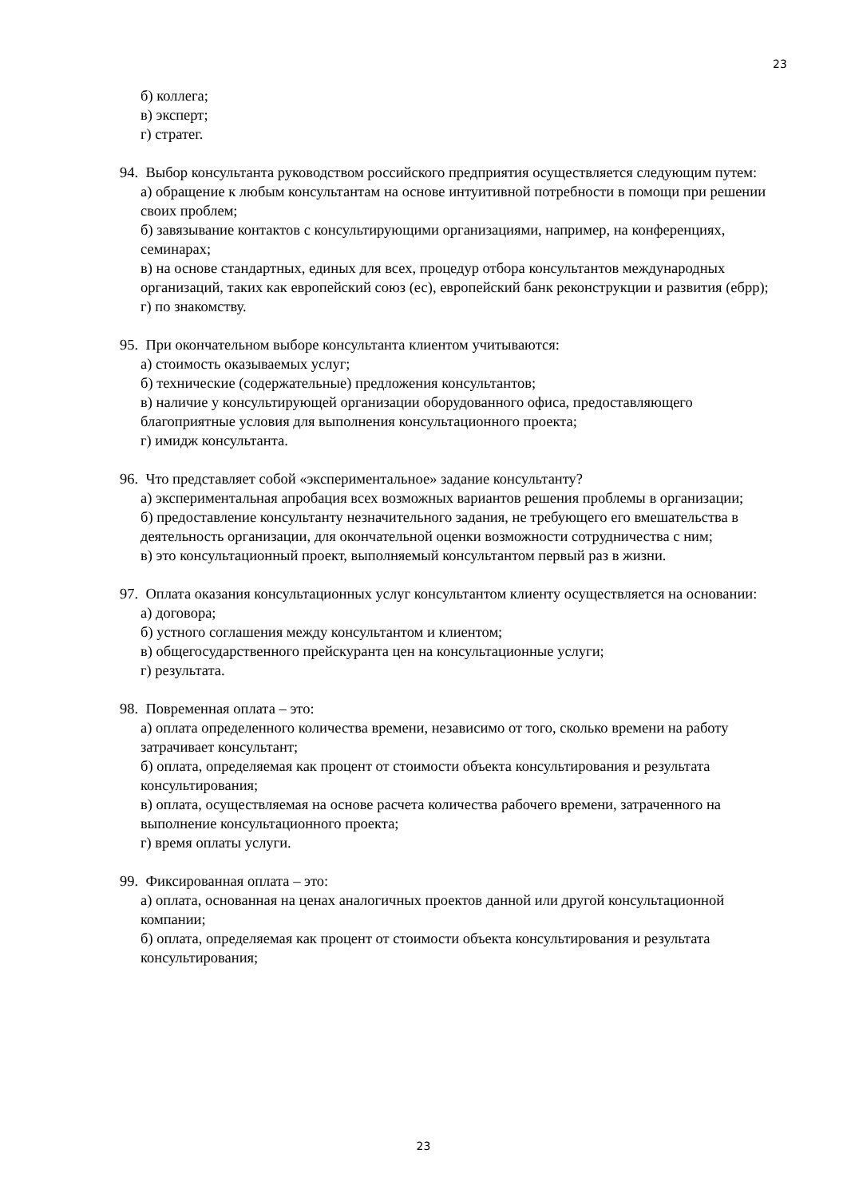23
б) коллега;
в) эксперт;
г) стратег.
94. Выбор консультанта руководством российского предприятия осуществляется следующим путем:
а) обращение к любым консультантам на основе интуитивной потребности в помощи при решении своих проблем;
б) завязывание контактов с консультирующими организациями, например, на конференциях, семинарах;
в) на основе стандартных, единых для всех, процедур отбора консультантов международных организаций, таких как европейский союз (ес), европейский банк реконструкции и развития (ебрр);
г) по знакомству.
95. При окончательном выборе консультанта клиентом учитываются:
а) стоимость оказываемых услуг;
б) технические (содержательные) предложения консультантов;
в) наличие у консультирующей организации оборудованного офиса, предоставляющего благоприятные условия для выполнения консультационного проекта;
г) имидж консультанта.
96. Что представляет собой «экспериментальное» задание консультанту?
а) экспериментальная апробация всех возможных вариантов решения проблемы в организации;
б) предоставление консультанту незначительного задания, не требующего его вмешательства в деятельность организации, для окончательной оценки возможности сотрудничества с ним;
в) это консультационный проект, выполняемый консультантом первый раз в жизни.
97. Оплата оказания консультационных услуг консультантом клиенту осуществляется на основании:
а) договора;
б) устного соглашения между консультантом и клиентом;
в) общегосударственного прейскуранта цен на консультационные услуги;
г) результата.
98. Повременная оплата – это:
а) оплата определенного количества времени, независимо от того, сколько времени на работу затрачивает консультант;
б) оплата, определяемая как процент от стоимости объекта консультирования и результата консультирования;
в) оплата, осуществляемая на основе расчета количества рабочего времени, затраченного на выполнение консультационного проекта;
г) время оплаты услуги.
99. Фиксированная оплата – это:
а) оплата, основанная на ценах аналогичных проектов данной или другой консультационной компании;
б) оплата, определяемая как процент от стоимости объекта консультирования и результата консультирования;
23